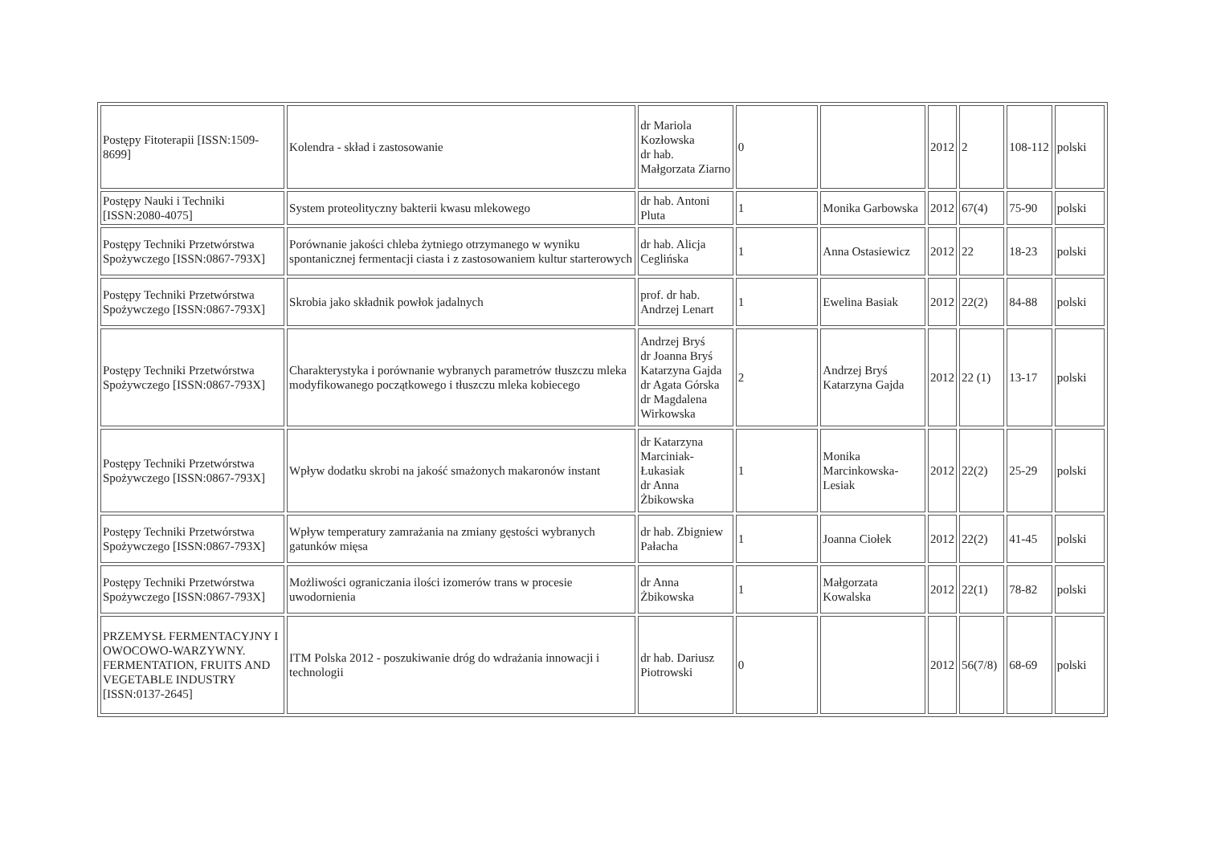| Postępy Fitoterapii [ISSN:1509-8699] | Kolendra - skład i zastosowanie | dr Mariola Kozłowska dr hab. Małgorzata Ziarno | 0 | | 2012 | 2 | 108-112 | polski |
| Postępy Nauki i Techniki [ISSN:2080-4075] | System proteolityczny bakterii kwasu mlekowego | dr hab. Antoni Pluta | 1 | Monika Garbowska | 2012 | 67(4) | 75-90 | polski |
| Postępy Techniki Przetwórstwa Spożywczego [ISSN:0867-793X] | Porównanie jakości chleba żytniego otrzymanego w wyniku spontanicznej fermentacji ciasta i z zastosowaniem kultur starterowych | dr hab. Alicja Ceglińska | 1 | Anna Ostasiewicz | 2012 | 22 | 18-23 | polski |
| Postępy Techniki Przetwórstwa Spożywczego [ISSN:0867-793X] | Skrobia jako składnik powłok jadalnych | prof. dr hab. Andrzej Lenart | 1 | Ewelina Basiak | 2012 | 22(2) | 84-88 | polski |
| Postępy Techniki Przetwórstwa Spożywczego [ISSN:0867-793X] | Charakterystyka i porównanie wybranych parametrów tłuszczu mleka modyfikowanego początkowego i tłuszczu mleka kobiecego | Andrzej Bryś dr Joanna Bryś Katarzyna Gajda dr Agata Górska dr Magdalena Wirkowska | 2 | Andrzej Bryś Katarzyna Gajda | 2012 | 22 (1) | 13-17 | polski |
| Postępy Techniki Przetwórstwa Spożywczego [ISSN:0867-793X] | Wpływ dodatku skrobi na jakość smażonych makaronów instant | dr Katarzyna Marciniak-Łukasiak dr Anna Żbikowska | 1 | Monika Marcinkowska-Lesiak | 2012 | 22(2) | 25-29 | polski |
| Postępy Techniki Przetwórstwa Spożywczego [ISSN:0867-793X] | Wpływ temperatury zamrażania na zmiany gęstości wybranych gatunków mięsa | dr hab. Zbigniew Pałacha | 1 | Joanna Ciołek | 2012 | 22(2) | 41-45 | polski |
| Postępy Techniki Przetwórstwa Spożywczego [ISSN:0867-793X] | Możliwości ograniczania ilości izomerów trans w procesie uwodornienia | dr Anna Żbikowska | 1 | Małgorzata Kowalska | 2012 | 22(1) | 78-82 | polski |
| PRZEMYSŁ FERMENTACYJNY I OWOCOWO-WARZYWNY. FERMENTATION, FRUITS AND VEGETABLE INDUSTRY [ISSN:0137-2645] | ITM Polska 2012 - poszukiwanie dróg do wdrażania innowacji i technologii | dr hab. Dariusz Piotrowski | 0 | | 2012 | 56(7/8) | 68-69 | polski |